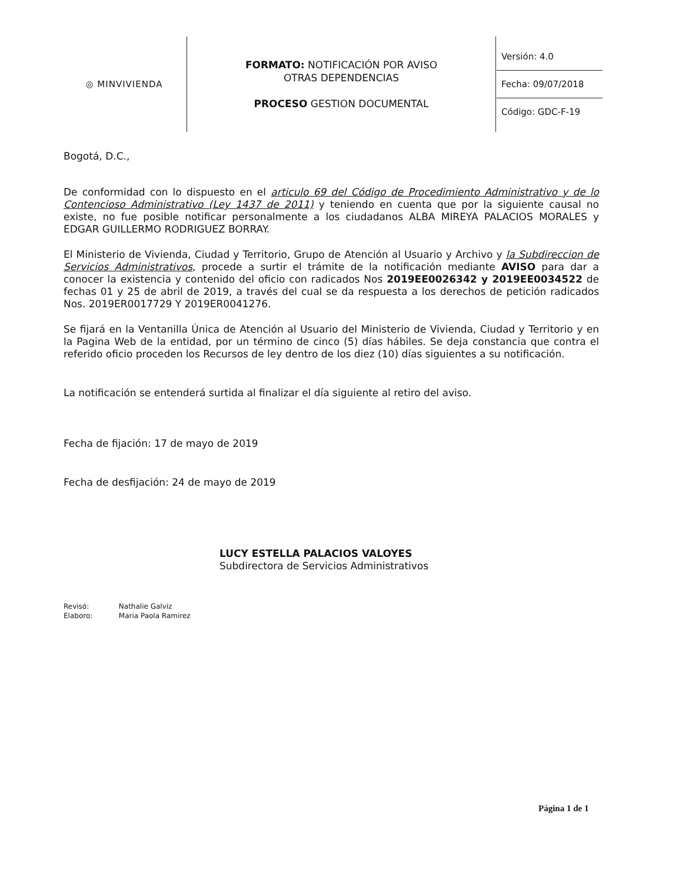| ◎ MINVIVIENDA | FORMATO: NOTIFICACIÓN POR AVISO OTRAS DEPENDENCIAS PROCESO GESTION DOCUMENTAL | Versión: 4.0 Fecha: 09/07/2018 Código: GDC-F-19 |
Bogotá, D.C.,
De conformidad con lo dispuesto en el articulo 69 del Código de Procedimiento Administrativo y de lo Contencioso Administrativo (Ley 1437 de 2011) y teniendo en cuenta que por la siguiente causal no existe, no fue posible notificar personalmente a los ciudadanos ALBA MIREYA PALACIOS MORALES y EDGAR GUILLERMO RODRIGUEZ BORRAY.
El Ministerio de Vivienda, Ciudad y Territorio, Grupo de Atención al Usuario y Archivo y la Subdireccion de Servicios Administrativos, procede a surtir el trámite de la notificación mediante AVISO para dar a conocer la existencia y contenido del oficio con radicados Nos 2019EE0026342 y 2019EE0034522 de fechas 01 y 25 de abril de 2019, a través del cual se da respuesta a los derechos de petición radicados Nos. 2019ER0017729 Y 2019ER0041276.
Se fijará en la Ventanilla Única de Atención al Usuario del Ministerio de Vivienda, Ciudad y Territorio y en la Pagina Web de la entidad, por un término de cinco (5) días hábiles. Se deja constancia que contra el referido oficio proceden los Recursos de ley dentro de los diez (10) días siguientes a su notificación.
La notificación se entenderá surtida al finalizar el día siguiente al retiro del aviso.
Fecha de fijación: 17 de mayo de 2019
Fecha de desfijación: 24 de mayo de 2019
LUCY ESTELLA PALACIOS VALOYES
Subdirectora de Servicios Administrativos
Revisó: Nathalie Galviz
Elaboro: Maria Paola Ramirez
Página 1 de 1